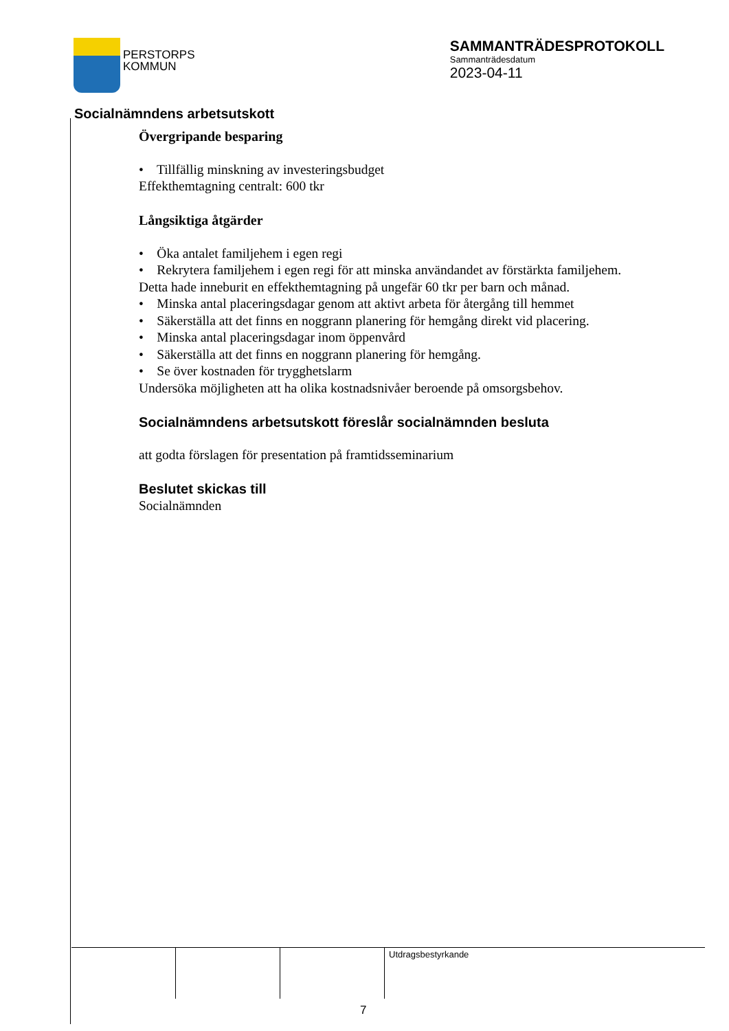PERSTORPS
KOMMUN
SAMMANTRÄDESPROTOKOLL
Sammanträdesdatum
2023-04-11
Socialnämndens arbetsutskott
Övergripande besparing
• Tillfällig minskning av investeringsbudget
Effekthemtagning centralt: 600 tkr
Långsiktiga åtgärder
• Öka antalet familjehem i egen regi
• Rekrytera familjehem i egen regi för att minska användandet av förstärkta familjehem.
Detta hade inneburit en effekthemtagning på ungefär 60 tkr per barn och månad.
• Minska antal placeringsdagar genom att aktivt arbeta för återgång till hemmet
• Säkerställa att det finns en noggrann planering för hemgång direkt vid placering.
• Minska antal placeringsdagar inom öppenvård
• Säkerställa att det finns en noggrann planering för hemgång.
• Se över kostnaden för trygghetslarm
Undersöka möjligheten att ha olika kostnadsnivåer beroende på omsorgsbehov.
Socialnämndens arbetsutskott föreslår socialnämnden besluta
att godta förslagen för presentation på framtidsseminarium
Beslutet skickas till
Socialnämnden
Utdragsbestyrkande
7